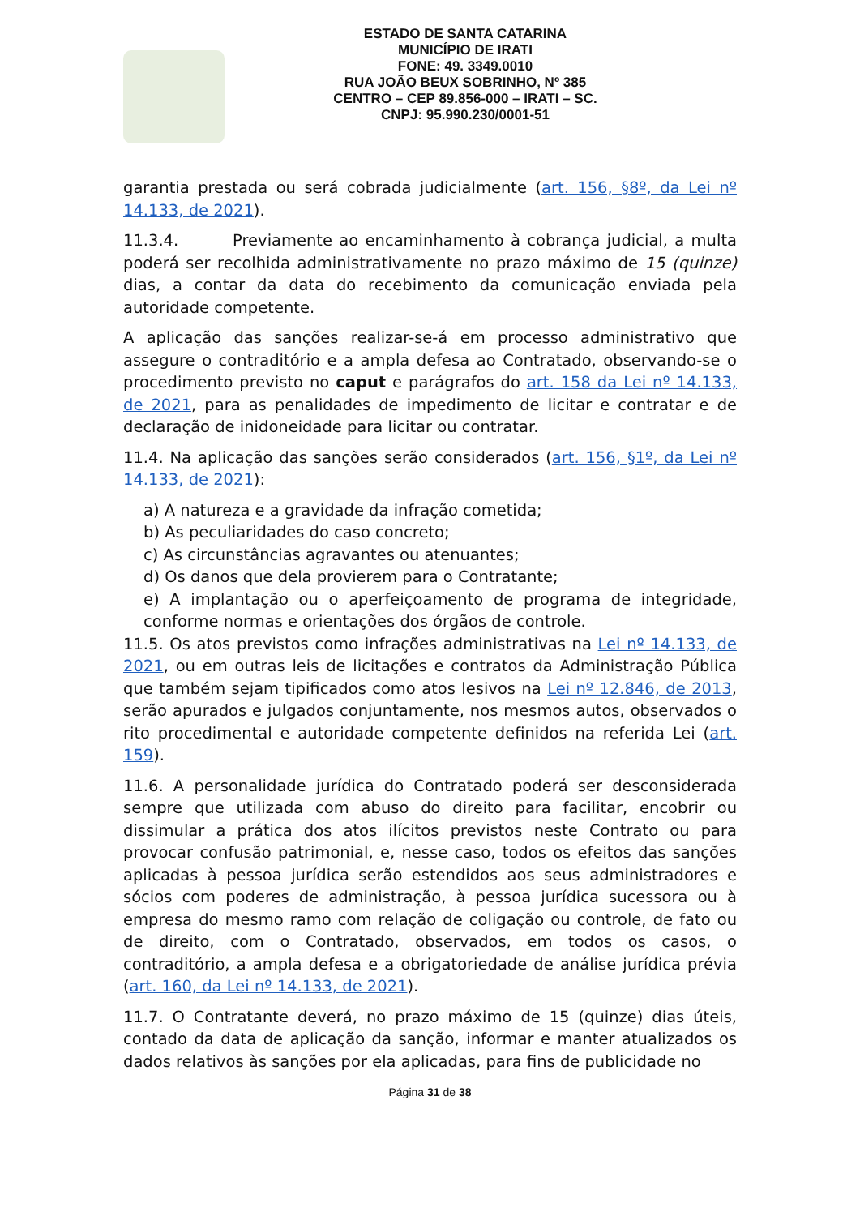ESTADO DE SANTA CATARINA
MUNICÍPIO DE IRATI
FONE: 49. 3349.0010
RUA JOÃO BEUX SOBRINHO, Nº 385
CENTRO – CEP 89.856-000 – IRATI – SC.
CNPJ: 95.990.230/0001-51
garantia prestada ou será cobrada judicialmente (art. 156, §8º, da Lei nº 14.133, de 2021).
11.3.4. Previamente ao encaminhamento à cobrança judicial, a multa poderá ser recolhida administrativamente no prazo máximo de 15 (quinze) dias, a contar da data do recebimento da comunicação enviada pela autoridade competente.
A aplicação das sanções realizar-se-á em processo administrativo que assegure o contraditório e a ampla defesa ao Contratado, observando-se o procedimento previsto no caput e parágrafos do art. 158 da Lei nº 14.133, de 2021, para as penalidades de impedimento de licitar e contratar e de declaração de inidoneidade para licitar ou contratar.
11.4. Na aplicação das sanções serão considerados (art. 156, §1º, da Lei nº 14.133, de 2021):
a) A natureza e a gravidade da infração cometida;
b) As peculiaridades do caso concreto;
c) As circunstâncias agravantes ou atenuantes;
d) Os danos que dela provierem para o Contratante;
e) A implantação ou o aperfeiçoamento de programa de integridade, conforme normas e orientações dos órgãos de controle.
11.5. Os atos previstos como infrações administrativas na Lei nº 14.133, de 2021, ou em outras leis de licitações e contratos da Administração Pública que também sejam tipificados como atos lesivos na Lei nº 12.846, de 2013, serão apurados e julgados conjuntamente, nos mesmos autos, observados o rito procedimental e autoridade competente definidos na referida Lei (art. 159).
11.6. A personalidade jurídica do Contratado poderá ser desconsiderada sempre que utilizada com abuso do direito para facilitar, encobrir ou dissimular a prática dos atos ilícitos previstos neste Contrato ou para provocar confusão patrimonial, e, nesse caso, todos os efeitos das sanções aplicadas à pessoa jurídica serão estendidos aos seus administradores e sócios com poderes de administração, à pessoa jurídica sucessora ou à empresa do mesmo ramo com relação de coligação ou controle, de fato ou de direito, com o Contratado, observados, em todos os casos, o contraditório, a ampla defesa e a obrigatoriedade de análise jurídica prévia (art. 160, da Lei nº 14.133, de 2021).
11.7. O Contratante deverá, no prazo máximo de 15 (quinze) dias úteis, contado da data de aplicação da sanção, informar e manter atualizados os dados relativos às sanções por ela aplicadas, para fins de publicidade no
Página 31 de 38